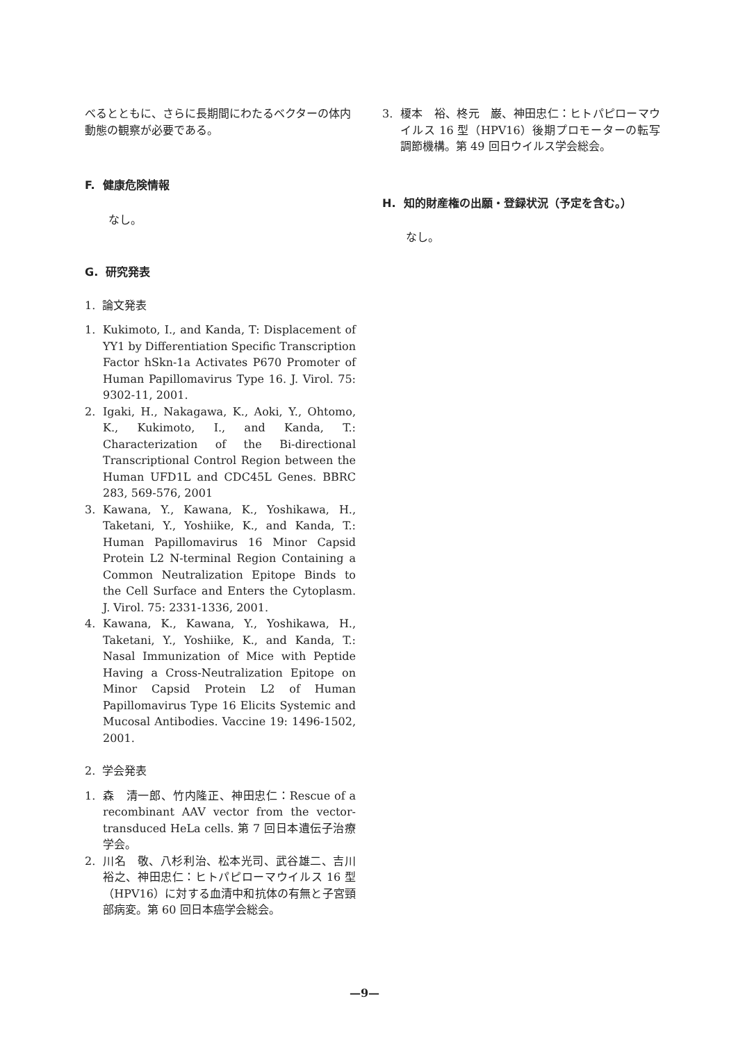べるとともに、さらに長期間にわたるベクターの体内動態の観察が必要である。
F. 健康危険情報
なし。
G. 研究発表
1. 論文発表
1. Kukimoto, I., and Kanda, T: Displacement of YY1 by Differentiation Specific Transcription Factor hSkn-1a Activates P670 Promoter of Human Papillomavirus Type 16. J. Virol. 75: 9302-11, 2001.
2. Igaki, H., Nakagawa, K., Aoki, Y., Ohtomo, K., Kukimoto, I., and Kanda, T.: Characterization of the Bi-directional Transcriptional Control Region between the Human UFD1L and CDC45L Genes. BBRC 283, 569-576, 2001
3. Kawana, Y., Kawana, K., Yoshikawa, H., Taketani, Y., Yoshiike, K., and Kanda, T.: Human Papillomavirus 16 Minor Capsid Protein L2 N-terminal Region Containing a Common Neutralization Epitope Binds to the Cell Surface and Enters the Cytoplasm. J. Virol. 75: 2331-1336, 2001.
4. Kawana, K., Kawana, Y., Yoshikawa, H., Taketani, Y., Yoshiike, K., and Kanda, T.: Nasal Immunization of Mice with Peptide Having a Cross-Neutralization Epitope on Minor Capsid Protein L2 of Human Papillomavirus Type 16 Elicits Systemic and Mucosal Antibodies. Vaccine 19: 1496-1502, 2001.
2. 学会発表
1. 森　清一郎、竹内隆正、神田忠仁：Rescue of a recombinant AAV vector from the vector-transduced HeLa cells. 第 7 回日本遺伝子治療学会。
2. 川名　敬、八杉利治、松本光司、武谷雄二、吉川裕之、神田忠仁：ヒトパピローマウイルス 16 型（HPV16）に対する血清中和抗体の有無と子宮頸部病変。第 60 回日本癌学会総会。
3. 榎本　裕、柊元　巌、神田忠仁：ヒトパピローマウイルス 16 型（HPV16）後期プロモーターの転写調節機構。第 49 回日ウイルス学会総会。
H. 知的財産権の出願・登録状況（予定を含む。）
なし。
—9—